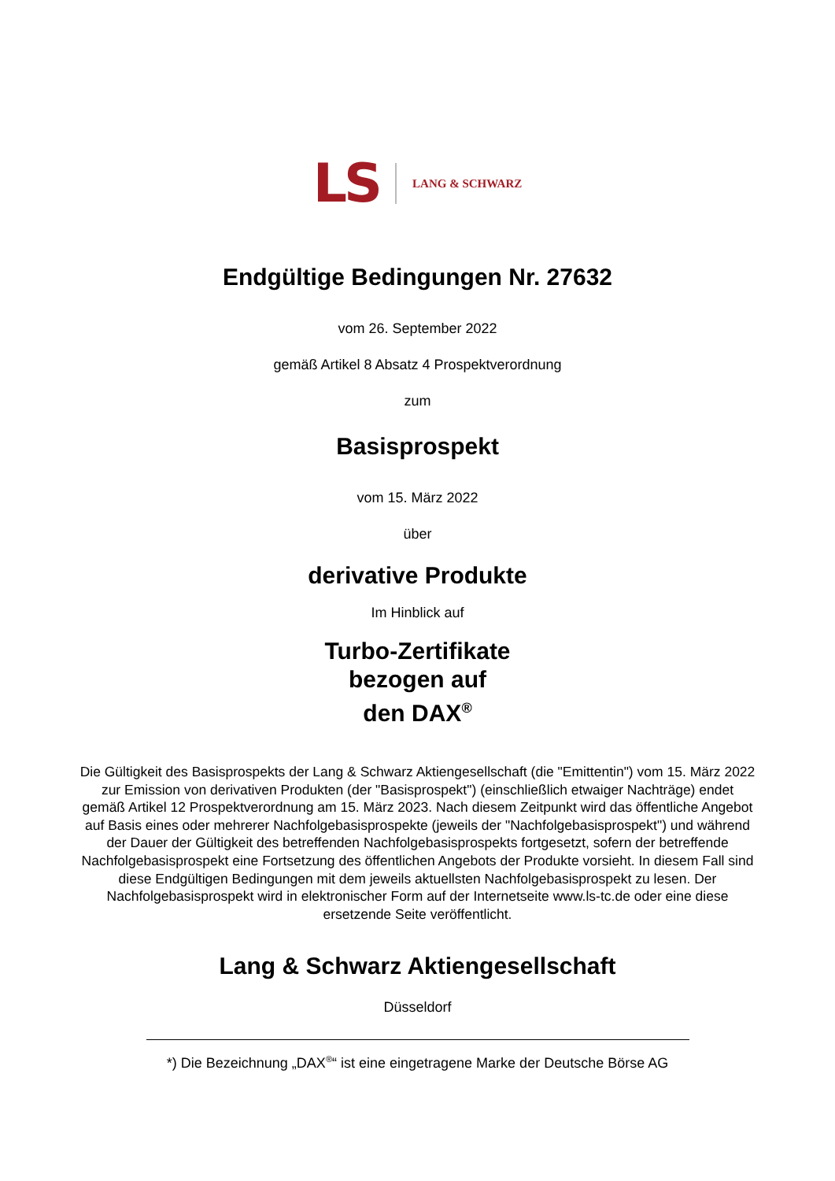LS LANG & SCHWARZ
Endgültige Bedingungen Nr. 27632
vom 26. September 2022
gemäß Artikel 8 Absatz 4 Prospektverordnung
zum
Basisprospekt
vom 15. März 2022
über
derivative Produkte
Im Hinblick auf
Turbo-Zertifikate
bezogen auf
den DAX<sup>®</sup>
Die Gültigkeit des Basisprospekts der Lang & Schwarz Aktiengesellschaft (die "Emittentin") vom 15. März 2022 zur Emission von derivativen Produkten (der "Basisprospekt") (einschließlich etwaiger Nachträge) endet gemäß Artikel 12 Prospektverordnung am 15. März 2023. Nach diesem Zeitpunkt wird das öffentliche Angebot auf Basis eines oder mehrerer Nachfolgebasisprospekte (jeweils der "Nachfolgebasisprospekt") und während der Dauer der Gültigkeit des betreffenden Nachfolgebasisprospekts fortgesetzt, sofern der betreffende Nachfolgebasisprospekt eine Fortsetzung des öffentlichen Angebots der Produkte vorsieht. In diesem Fall sind diese Endgültigen Bedingungen mit dem jeweils aktuellsten Nachfolgebasisprospekt zu lesen. Der Nachfolgebasisprospekt wird in elektronischer Form auf der Internetseite www.ls-tc.de oder eine diese ersetzende Seite veröffentlicht.
Lang & Schwarz Aktiengesellschaft
Düsseldorf
*) Die Bezeichnung „DAX<sup>®</sup>“ ist eine eingetragene Marke der Deutsche Börse AG